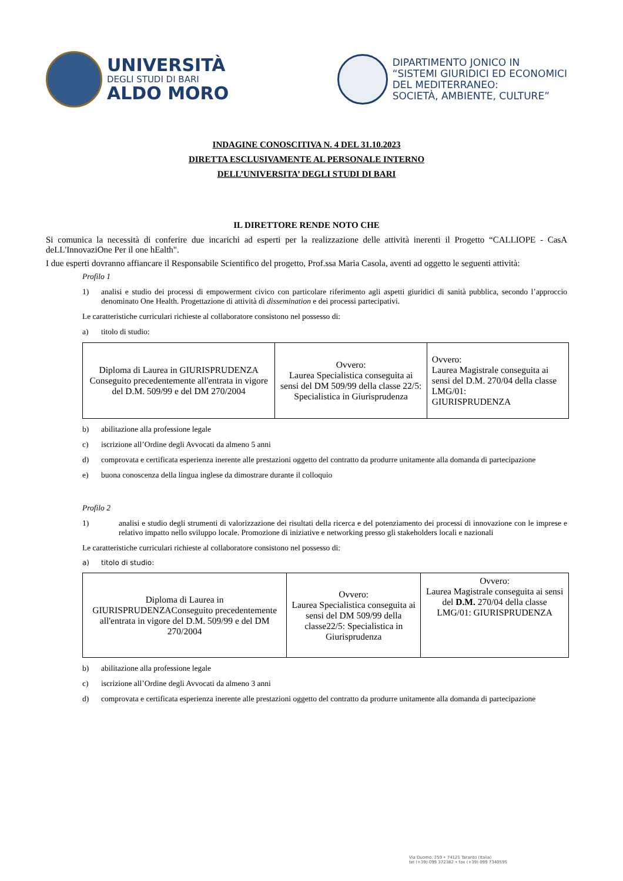UNIVERSITÀ
DEGLI STUDI DI BARI
ALDO MORO
DIPARTIMENTO JONICO IN
“SISTEMI GIURIDICI ED ECONOMICI
DEL MEDITERRANEO:
SOCIETÀ, AMBIENTE, CULTURE”
INDAGINE CONOSCITIVA N. 4 DEL 31.10.2023
DIRETTA ESCLUSIVAMENTE AL PERSONALE INTERNO
DELL’UNIVERSITA’ DEGLI STUDI DI BARI
IL DIRETTORE RENDE NOTO CHE
Si comunica la necessità di conferire due incarichi ad esperti per la realizzazione delle attività inerenti il Progetto “CALLIOPE - CasA deLL'InnovaziOne Per il one hEalth".
I due esperti dovranno affiancare il Responsabile Scientifico del progetto, Prof.ssa Maria Casola, aventi ad oggetto le seguenti attività:
Profilo 1
1) analisi e studio dei processi di empowerment civico con particolare riferimento agli aspetti giuridici di sanità pubblica, secondo l’approccio denominato One Health. Progettazione di attività di dissemination e dei processi partecipativi.
Le caratteristiche curriculari richieste al collaboratore consistono nel possesso di:
a) titolo di studio:
| Diploma di Laurea in GIURISPRUDENZA Conseguito precedentemente all'entrata in vigore del D.M. 509/99 e del DM 270/2004 | Ovvero: Laurea Specialistica conseguita ai sensi del DM 509/99 della classe 22/5: Specialistica in Giurisprudenza | Ovvero: Laurea Magistrale conseguita ai sensi del D.M. 270/04 della classe LMG/01: GIURISPRUDENZA |
b) abilitazione alla professione legale
c) iscrizione all’Ordine degli Avvocati da almeno 5 anni
d) comprovata e certificata esperienza inerente alle prestazioni oggetto del contratto da produrre unitamente alla domanda di partecipazione
e) buona conoscenza della lingua inglese da dimostrare durante il colloquio
Profilo 2
1) analisi e studio degli strumenti di valorizzazione dei risultati della ricerca e del potenziamento dei processi di innovazione con le imprese e relativo impatto nello sviluppo locale. Promozione di iniziative e networking presso gli stakeholders locali e nazionali
Le caratteristiche curriculari richieste al collaboratore consistono nel possesso di:
a) titolo di studio:
| Diploma di Laurea in GIURISPRUDENZAConseguito precedentemente all'entrata in vigore del D.M. 509/99 e del DM 270/2004 | Ovvero: Laurea Specialistica conseguita ai sensi del DM 509/99 della classe22/5: Specialistica in Giurisprudenza | Ovvero: Laurea Magistrale conseguita ai sensi del D.M. 270/04 della classe LMG/01: GIURISPRUDENZA |
b) abilitazione alla professione legale
c) iscrizione all’Ordine degli Avvocati da almeno 3 anni
d) comprovata e certificata esperienza inerente alle prestazioni oggetto del contratto da produrre unitamente alla domanda di partecipazione
Via Duomo, 259 • 74121 Taranto (Italia)
tel (+39) 099 372382 • fax (+39) 099 7340595